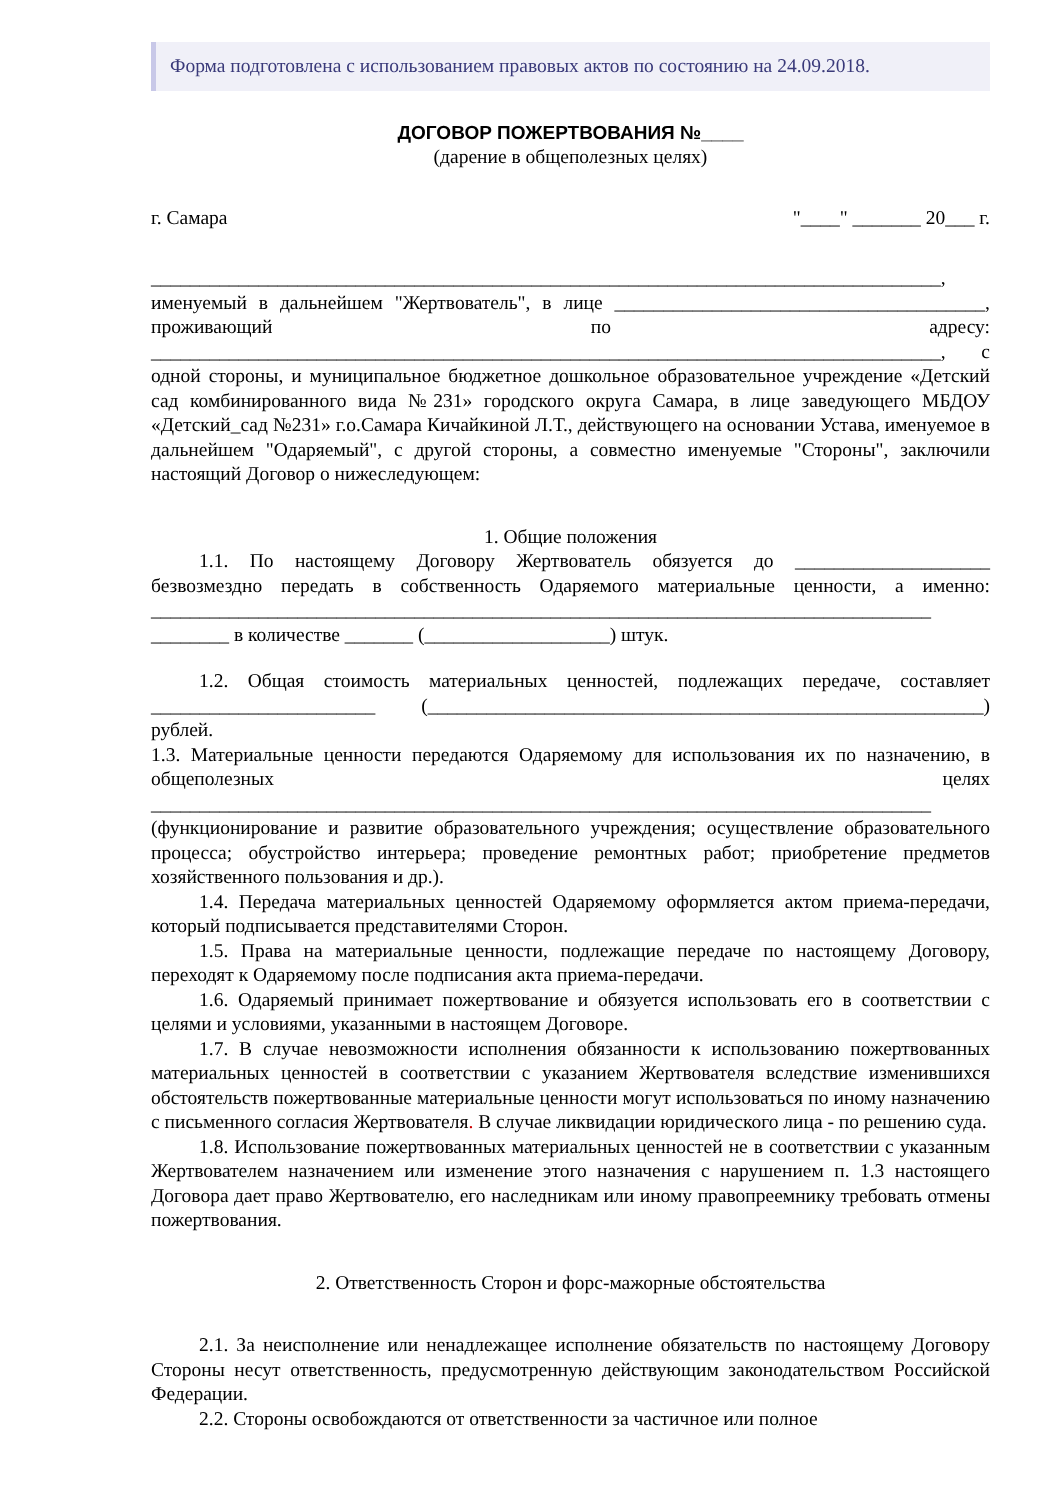Форма подготовлена с использованием правовых актов по состоянию на 24.09.2018.
ДОГОВОР ПОЖЕРТВОВАНИЯ №____
(дарение в общеполезных целях)
г. Самара "____" _______ 20___ г.
_________________________________________________________________________________,
именуемый в дальнейшем "Жертвователь", в лице ______________________________________, проживающий по адресу: _________________________________________________________________________________, с одной стороны, и муниципальное бюджетное дошкольное образовательное учреждение «Детский сад комбинированного вида №231» городского округа Самара, в лице заведующего МБДОУ «Детский_сад №231» г.о.Самара Кичайкиной Л.Т., действующего на основании Устава, именуемое в дальнейшем "Одаряемый", с другой стороны, а совместно именуемые "Стороны", заключили настоящий Договор о нижеследующем:
1. Общие положения
1.1. По настоящему Договору Жертвователь обязуется до ____________________ безвозмездно передать в собственность Одаряемого материальные ценности, а именно: ________________________________________________________________________________
________ в количестве _______ (___________________) штук.
1.2. Общая стоимость материальных ценностей, подлежащих передаче, составляет _______________________ (_________________________________________________________) рублей.
1.3. Материальные ценности передаются Одаряемому для использования их по назначению, в общеполезных целях ________________________________________________________________________________
(функционирование и развитие образовательного учреждения; осуществление образовательного процесса; обустройство интерьера; проведение ремонтных работ; приобретение предметов хозяйственного пользования и др.).
1.4. Передача материальных ценностей Одаряемому оформляется актом приема-передачи, который подписывается представителями Сторон.
1.5. Права на материальные ценности, подлежащие передаче по настоящему Договору, переходят к Одаряемому после подписания акта приема-передачи.
1.6. Одаряемый принимает пожертвование и обязуется использовать его в соответствии с целями и условиями, указанными в настоящем Договоре.
1.7. В случае невозможности исполнения обязанности к использованию пожертвованных материальных ценностей в соответствии с указанием Жертвователя вследствие изменившихся обстоятельств пожертвованные материальные ценности могут использоваться по иному назначению с письменного согласия Жертвователя. В случае ликвидации юридического лица - по решению суда.
1.8. Использование пожертвованных материальных ценностей не в соответствии с указанным Жертвователем назначением или изменение этого назначения с нарушением п. 1.3 настоящего Договора дает право Жертвователю, его наследникам или иному правопреемнику требовать отмены пожертвования.
2. Ответственность Сторон и форс-мажорные обстоятельства
2.1. За неисполнение или ненадлежащее исполнение обязательств по настоящему Договору Стороны несут ответственность, предусмотренную действующим законодательством Российской Федерации.
2.2. Стороны освобождаются от ответственности за частичное или полное